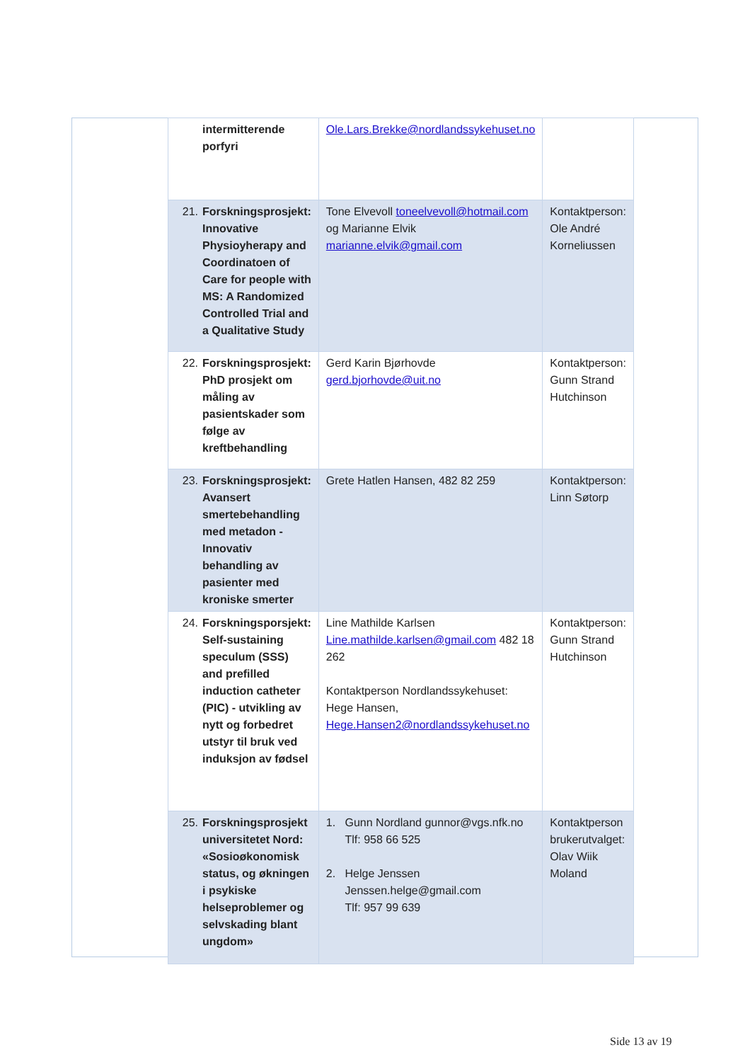| intermitterende porfyri | Ole.Lars.Brekke@nordlandssykehuset.no | |
| 21. Forskningsprosjekt: Innovative Physioyherapy and Coordinatoen of Care for people with MS: A Randomized Controlled Trial and a Qualitative Study | Tone Elvevoll toneelvevoll@hotmail.com og Marianne Elvik marianne.elvik@gmail.com | Kontaktperson: Ole André Korneliussen |
| 22. Forskningsprosjekt: PhD prosjekt om måling av pasientskader som følge av kreftbehandling | Gerd Karin Bjørhovde gerd.bjorhovde@uit.no | Kontaktperson: Gunn Strand Hutchinson |
| 23. Forskningsprosjekt: Avansert smertebehandling med metadon - Innovativ behandling av pasienter med kroniske smerter | Grete Hatlen Hansen, 482 82 259 | Kontaktperson: Linn Søtorp |
| 24. Forskningsporsjekt: Self-sustaining speculum (SSS) and prefilled induction catheter (PIC) - utvikling av nytt og forbedret utstyr til bruk ved induksjon av fødsel | Line Mathilde Karlsen Line.mathilde.karlsen@gmail.com 482 18 262 Kontaktperson Nordlandssykehuset: Hege Hansen, Hege.Hansen2@nordlandssykehuset.no | Kontaktperson: Gunn Strand Hutchinson |
| 25. Forskningsprosjekt universitetet Nord: «Sosioøkonomisk status, og økningen i psykiske helseproblemer og selvskading blant ungdom» | 1. Gunn Nordland gunnor@vgs.nfk.no Tlf: 958 66 525 2. Helge Jenssen Jenssen.helge@gmail.com Tlf: 957 99 639 | Kontaktperson brukerutvalget: Olav Wiik Moland |
Side 13 av 19